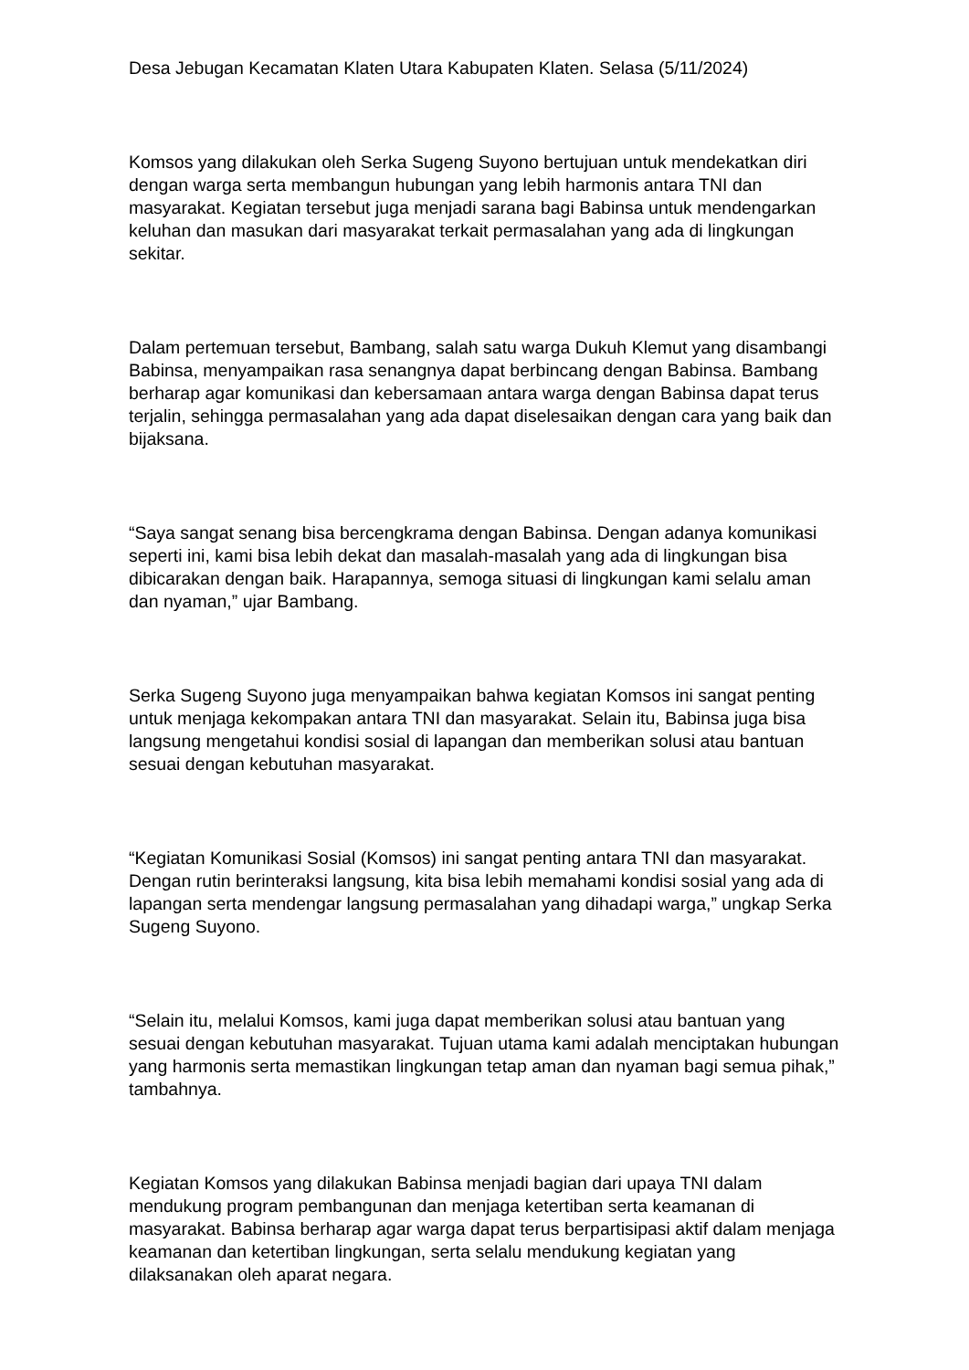Desa Jebugan Kecamatan Klaten Utara Kabupaten Klaten. Selasa (5/11/2024)
Komsos yang dilakukan oleh Serka Sugeng Suyono bertujuan untuk mendekatkan diri dengan warga serta membangun hubungan yang lebih harmonis antara TNI dan masyarakat. Kegiatan tersebut juga menjadi sarana bagi Babinsa untuk mendengarkan keluhan dan masukan dari masyarakat terkait permasalahan yang ada di lingkungan sekitar.
Dalam pertemuan tersebut, Bambang, salah satu warga Dukuh Klemut yang disambangi Babinsa, menyampaikan rasa senangnya dapat berbincang dengan Babinsa. Bambang berharap agar komunikasi dan kebersamaan antara warga dengan Babinsa dapat terus terjalin, sehingga permasalahan yang ada dapat diselesaikan dengan cara yang baik dan bijaksana.
“Saya sangat senang bisa bercengkrama dengan Babinsa. Dengan adanya komunikasi seperti ini, kami bisa lebih dekat dan masalah-masalah yang ada di lingkungan bisa dibicarakan dengan baik. Harapannya, semoga situasi di lingkungan kami selalu aman dan nyaman,” ujar Bambang.
Serka Sugeng Suyono juga menyampaikan bahwa kegiatan Komsos ini sangat penting untuk menjaga kekompakan antara TNI dan masyarakat. Selain itu, Babinsa juga bisa langsung mengetahui kondisi sosial di lapangan dan memberikan solusi atau bantuan sesuai dengan kebutuhan masyarakat.
“Kegiatan Komunikasi Sosial (Komsos) ini sangat penting antara TNI dan masyarakat. Dengan rutin berinteraksi langsung, kita bisa lebih memahami kondisi sosial yang ada di lapangan serta mendengar langsung permasalahan yang dihadapi warga,” ungkap Serka Sugeng Suyono.
“Selain itu, melalui Komsos, kami juga dapat memberikan solusi atau bantuan yang sesuai dengan kebutuhan masyarakat. Tujuan utama kami adalah menciptakan hubungan yang harmonis serta memastikan lingkungan tetap aman dan nyaman bagi semua pihak,” tambahnya.
Kegiatan Komsos yang dilakukan Babinsa menjadi bagian dari upaya TNI dalam mendukung program pembangunan dan menjaga ketertiban serta keamanan di masyarakat. Babinsa berharap agar warga dapat terus berpartisipasi aktif dalam menjaga keamanan dan ketertiban lingkungan, serta selalu mendukung kegiatan yang dilaksanakan oleh aparat negara.